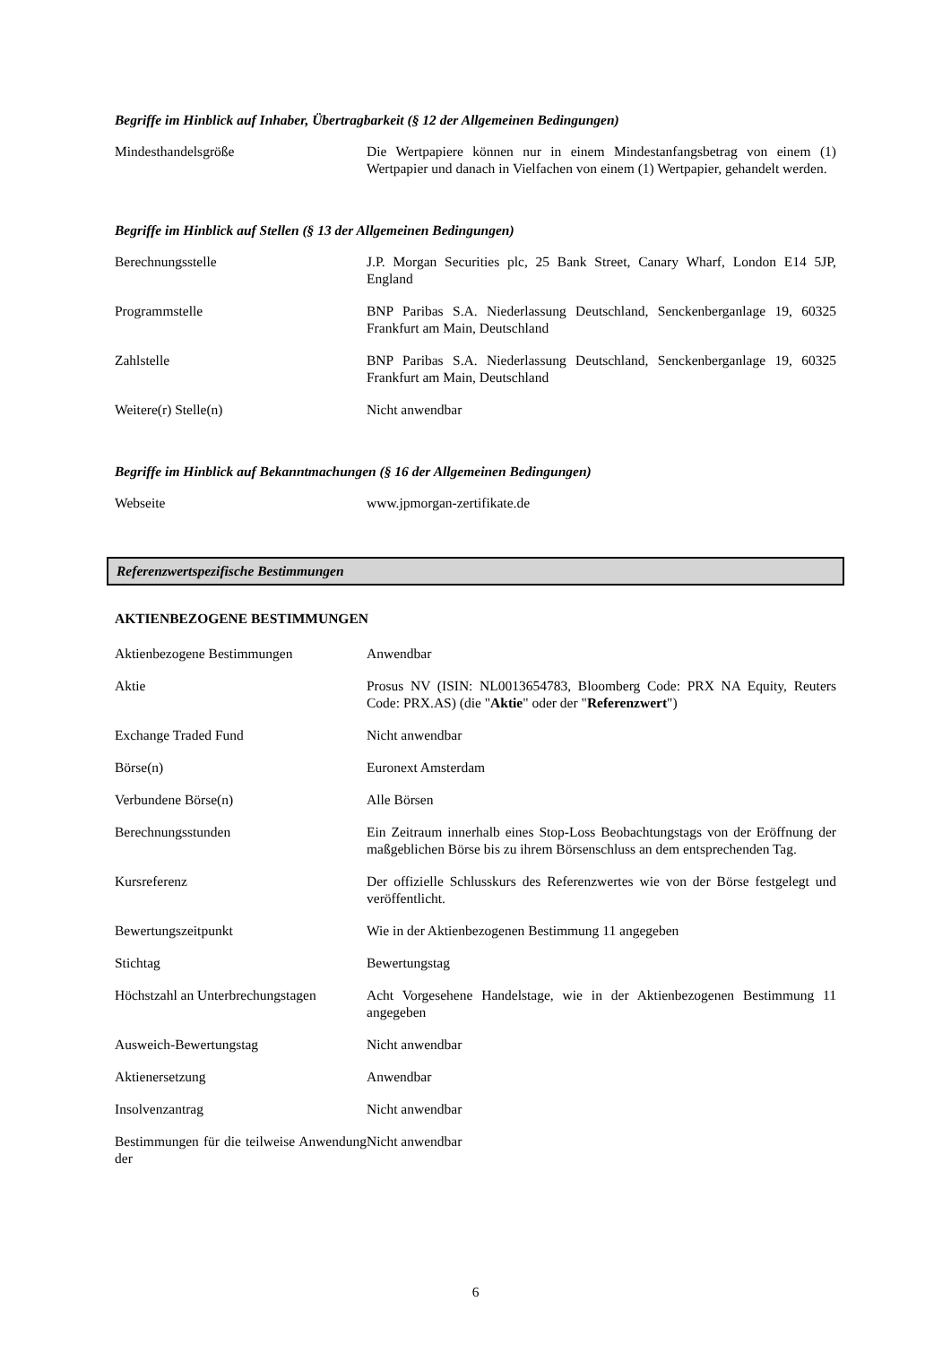Begriffe im Hinblick auf Inhaber, Übertragbarkeit (§ 12 der Allgemeinen Bedingungen)
| Mindesthandelsgröße | Die Wertpapiere können nur in einem Mindestanfangsbetrag von einem (1) Wertpapier und danach in Vielfachen von einem (1) Wertpapier, gehandelt werden. |
Begriffe im Hinblick auf Stellen (§ 13 der Allgemeinen Bedingungen)
| Berechnungsstelle | J.P. Morgan Securities plc, 25 Bank Street, Canary Wharf, London E14 5JP, England |
| Programmstelle | BNP Paribas S.A. Niederlassung Deutschland, Senckenberganlage 19, 60325 Frankfurt am Main, Deutschland |
| Zahlstelle | BNP Paribas S.A. Niederlassung Deutschland, Senckenberganlage 19, 60325 Frankfurt am Main, Deutschland |
| Weitere(r) Stelle(n) | Nicht anwendbar |
Begriffe im Hinblick auf Bekanntmachungen (§ 16 der Allgemeinen Bedingungen)
| Webseite | www.jpmorgan-zertifikate.de |
Referenzwertspezifische Bestimmungen
AKTIENBEZOGENE BESTIMMUNGEN
| Aktienbezogene Bestimmungen | Anwendbar |
| Aktie | Prosus NV (ISIN: NL0013654783, Bloomberg Code: PRX NA Equity, Reuters Code: PRX.AS) (die " Aktie " oder der " Referenzwert ") |
| Exchange Traded Fund | Nicht anwendbar |
| Börse(n) | Euronext Amsterdam |
| Verbundene Börse(n) | Alle Börsen |
| Berechnungsstunden | Ein Zeitraum innerhalb eines Stop-Loss Beobachtungstags von der Eröffnung der maßgeblichen Börse bis zu ihrem Börsenschluss an dem entsprechenden Tag. |
| Kursreferenz | Der offizielle Schlusskurs des Referenzwertes wie von der Börse festgelegt und veröffentlicht. |
| Bewertungszeitpunkt | Wie in der Aktienbezogenen Bestimmung 11 angegeben |
| Stichtag | Bewertungstag |
| Höchstzahl an Unterbrechungstagen | Acht Vorgesehene Handelstage, wie in der Aktienbezogenen Bestimmung 11 angegeben |
| Ausweich-Bewertungstag | Nicht anwendbar |
| Aktienersetzung | Anwendbar |
| Insolvenzantrag | Nicht anwendbar |
| Bestimmungen für die teilweise Anwendung der | Nicht anwendbar |
6